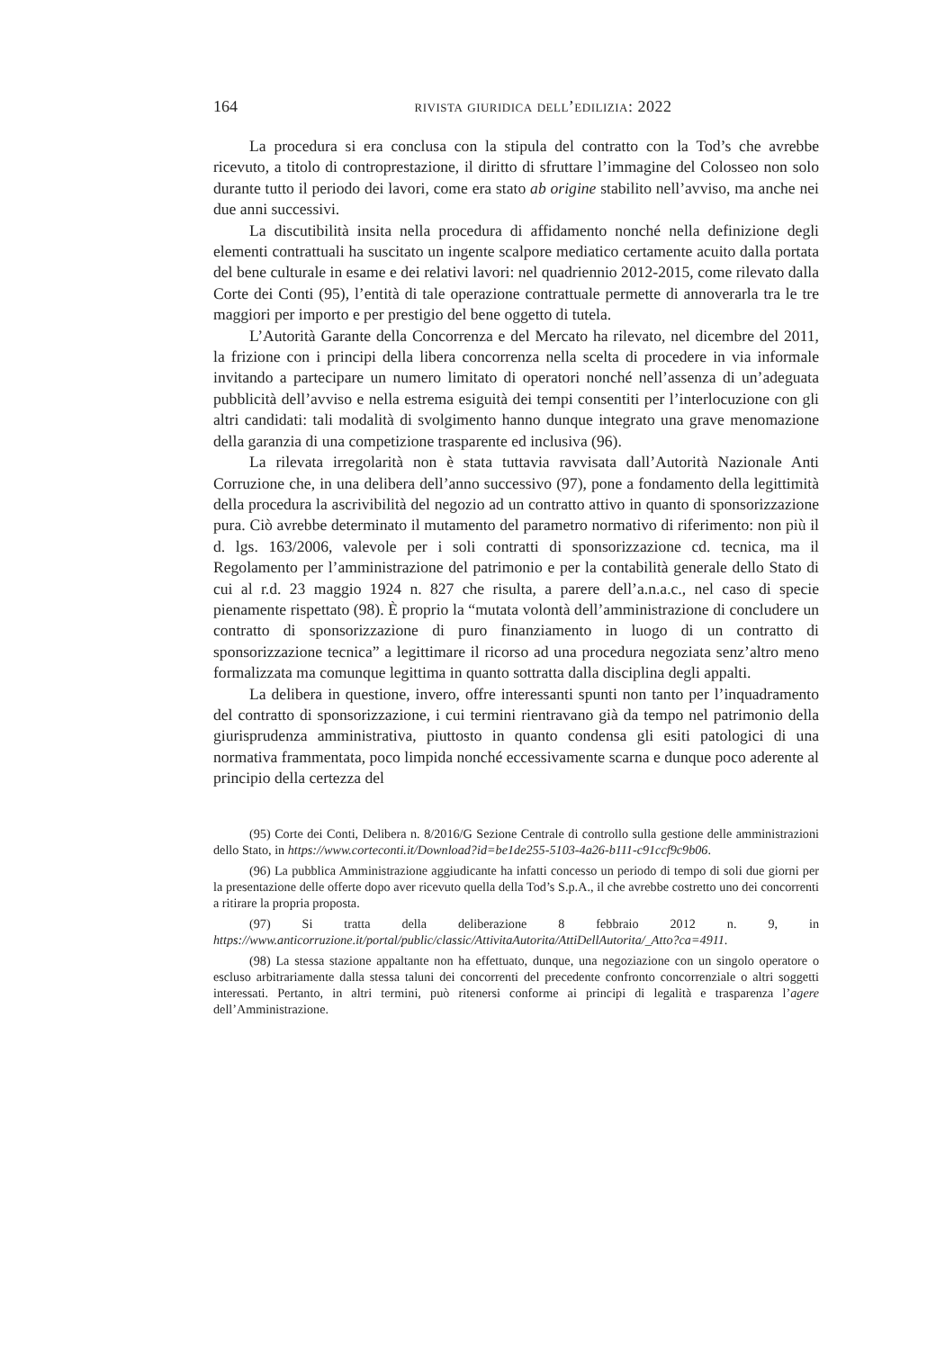164 rivista giuridica dell’edilizia: 2022
La procedura si era conclusa con la stipula del contratto con la Tod’s che avrebbe ricevuto, a titolo di controprestazione, il diritto di sfruttare l’immagine del Colosseo non solo durante tutto il periodo dei lavori, come era stato ab origine stabilito nell’avviso, ma anche nei due anni successivi.
La discutibilità insita nella procedura di affidamento nonché nella definizione degli elementi contrattuali ha suscitato un ingente scalpore mediatico certamente acuito dalla portata del bene culturale in esame e dei relativi lavori: nel quadriennio 2012-2015, come rilevato dalla Corte dei Conti (95), l’entità di tale operazione contrattuale permette di annoverarla tra le tre maggiori per importo e per prestigio del bene oggetto di tutela.
L’Autorità Garante della Concorrenza e del Mercato ha rilevato, nel dicembre del 2011, la frizione con i principi della libera concorrenza nella scelta di procedere in via informale invitando a partecipare un numero limitato di operatori nonché nell’assenza di un’adeguata pubblicità dell’avviso e nella estrema esiguità dei tempi consentiti per l’interlocuzione con gli altri candidati: tali modalità di svolgimento hanno dunque integrato una grave menomazione della garanzia di una competizione trasparente ed inclusiva (96).
La rilevata irregolarità non è stata tuttavia ravvisata dall’Autorità Nazionale Anti Corruzione che, in una delibera dell’anno successivo (97), pone a fondamento della legittimità della procedura la ascrivibilità del negozio ad un contratto attivo in quanto di sponsorizzazione pura. Ciò avrebbe determinato il mutamento del parametro normativo di riferimento: non più il d. lgs. 163/2006, valevole per i soli contratti di sponsorizzazione cd. tecnica, ma il Regolamento per l’amministrazione del patrimonio e per la contabilità generale dello Stato di cui al r.d. 23 maggio 1924 n. 827 che risulta, a parere dell’a.n.a.c., nel caso di specie pienamente rispettato (98). È proprio la “mutata volontà dell’amministrazione di concludere un contratto di sponsorizzazione di puro finanziamento in luogo di un contratto di sponsorizzazione tecnica” a legittimare il ricorso ad una procedura negoziata senz’altro meno formalizzata ma comunque legittima in quanto sottratta dalla disciplina degli appalti.
La delibera in questione, invero, offre interessanti spunti non tanto per l’inquadramento del contratto di sponsorizzazione, i cui termini rientravano già da tempo nel patrimonio della giurisprudenza amministrativa, piuttosto in quanto condensa gli esiti patologici di una normativa frammentata, poco limpida nonché eccessivamente scarna e dunque poco aderente al principio della certezza del
(95) Corte dei Conti, Delibera n. 8/2016/G Sezione Centrale di controllo sulla gestione delle amministrazioni dello Stato, in https://www.corteconti.it/Download?id=be1de255-5103-4a26-b111-c91ccf9c9b06.
(96) La pubblica Amministrazione aggiudicante ha infatti concesso un periodo di tempo di soli due giorni per la presentazione delle offerte dopo aver ricevuto quella della Tod’s S.p.A., il che avrebbe costretto uno dei concorrenti a ritirare la propria proposta.
(97) Si tratta della deliberazione 8 febbraio 2012 n. 9, in https://www.anticorruzione.it/portal/public/classic/AttivitaAutorita/AttiDellAutorita/_Atto?ca=4911.
(98) La stessa stazione appaltante non ha effettuato, dunque, una negoziazione con un singolo operatore o escluso arbitrariamente dalla stessa taluni dei concorrenti del precedente confronto concorrenziale o altri soggetti interessati. Pertanto, in altri termini, può ritenersi conforme ai principi di legalità e trasparenza l’agere dell’Amministrazione.